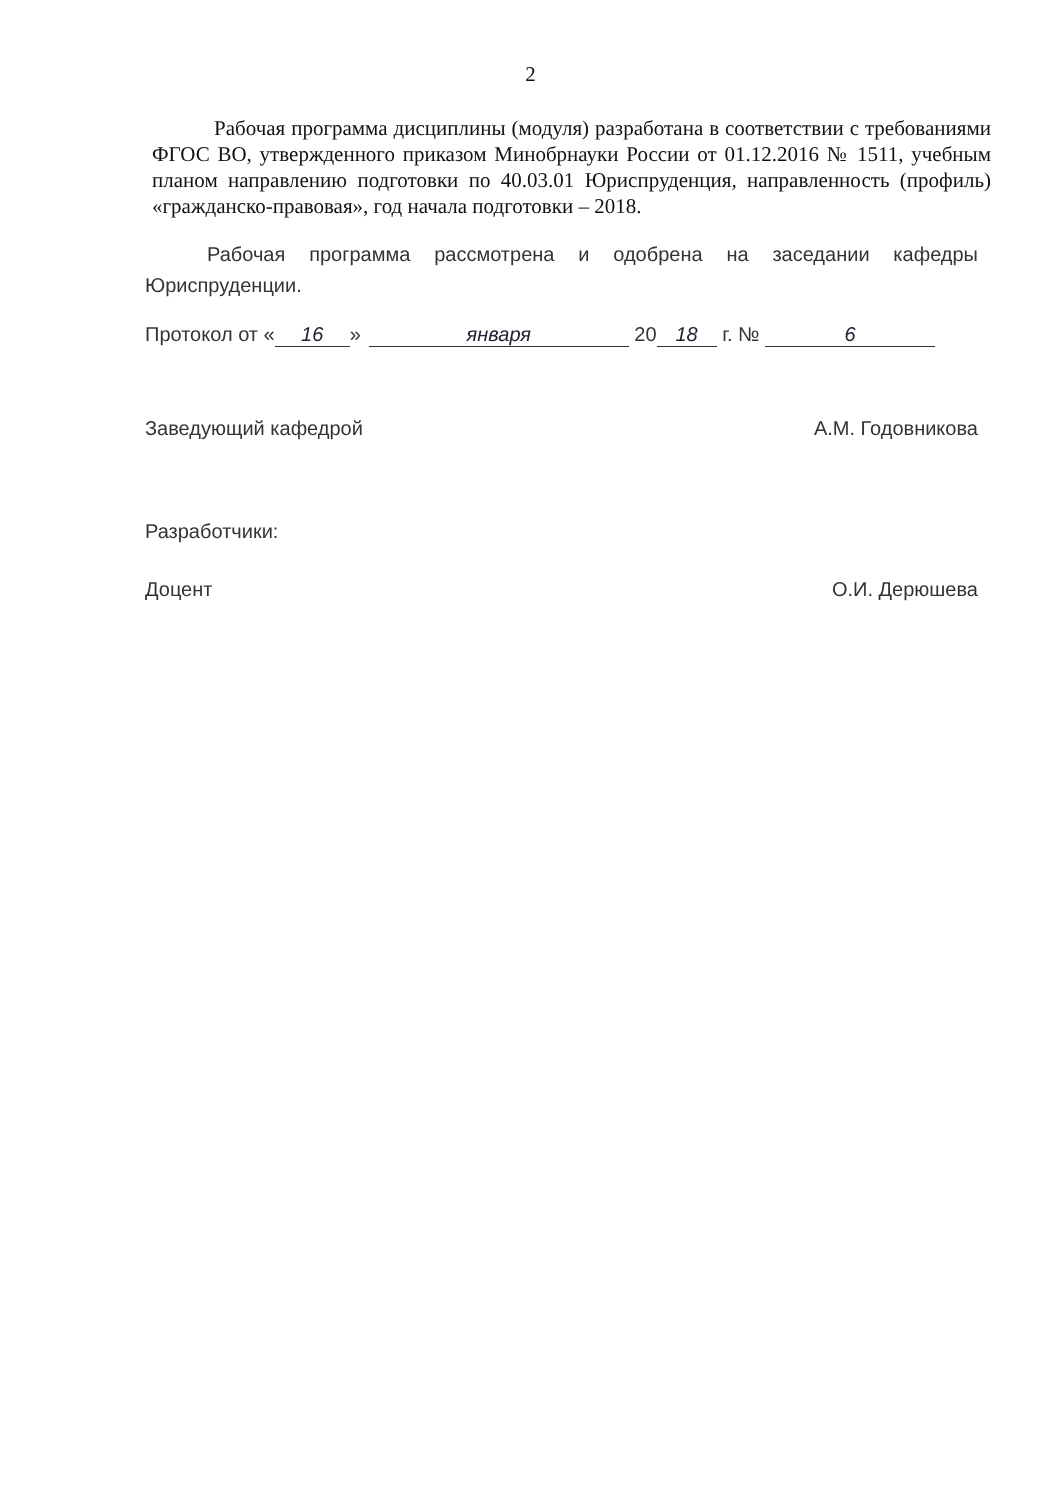2
Рабочая программа дисциплины (модуля) разработана в соответствии с требованиями ФГОС ВО, утвержденного приказом Минобрнауки России от 01.12.2016 № 1511, учебным планом направлению подготовки по 40.03.01 Юриспруденция, направленность (профиль) «гражданско-правовая», год начала подготовки – 2018.
Рабочая программа рассмотрена и одобрена на заседании кафедры Юриспруденции.
Протокол от « 16 » января 20 18 г. № 6
Заведующий кафедрой А.М. Годовникова
Разработчики:
Доцент О.И. Дерюшева